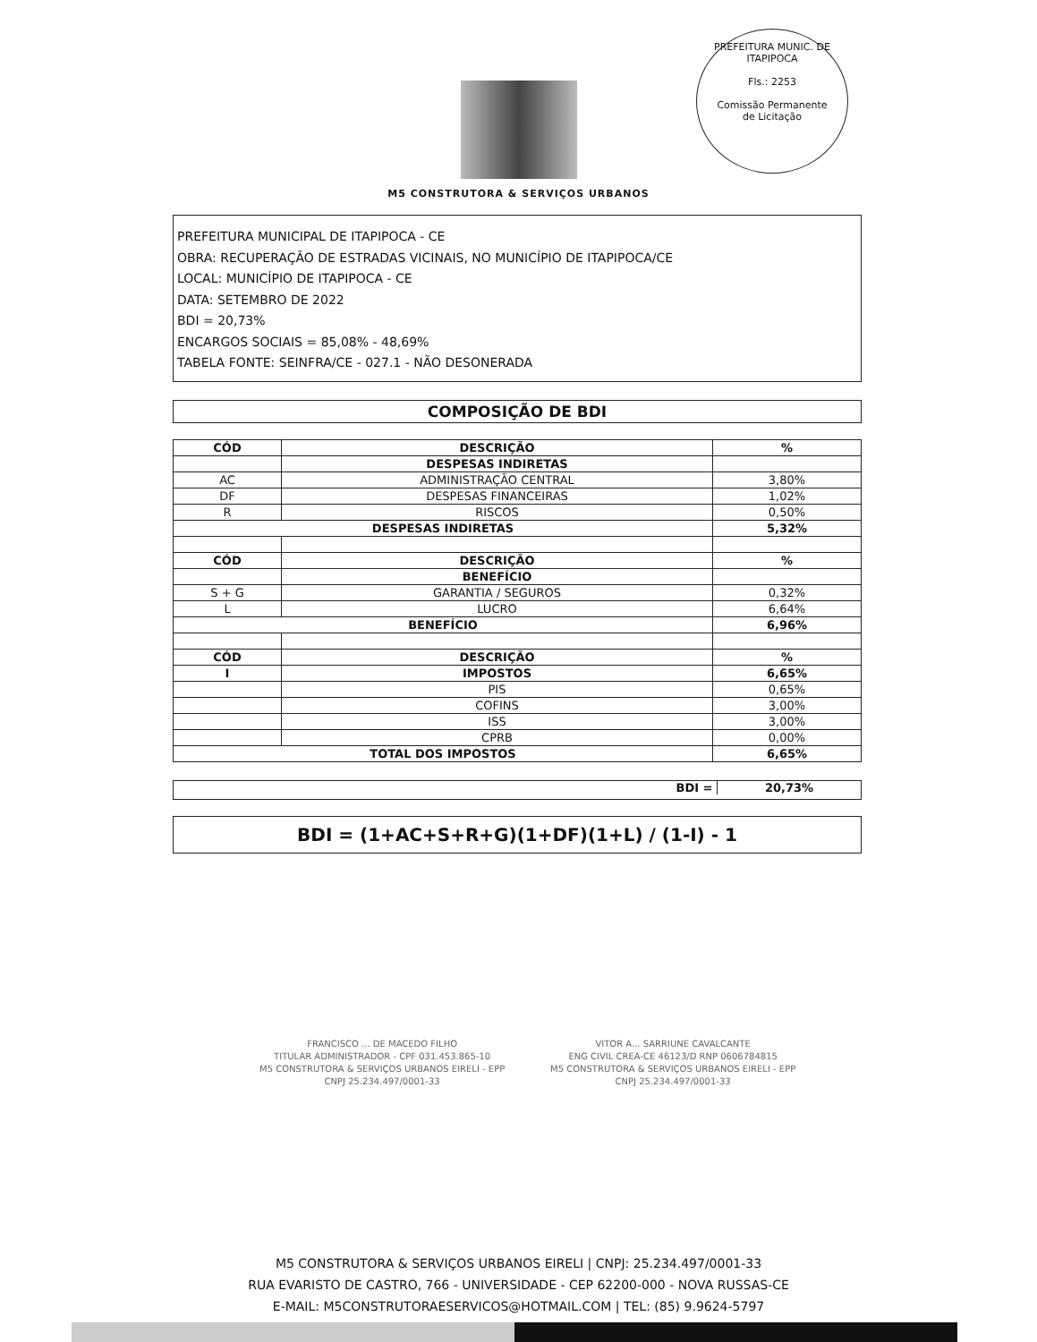PREFEITURA MUNIC. DE ITAPIPOCA
Fls.: 2253
Comissão Permanente
de Licitação
M5 CONSTRUTORA & SERVIÇOS URBANOS
PREFEITURA MUNICIPAL DE ITAPIPOCA - CE
OBRA: RECUPERAÇÃO DE ESTRADAS VICINAIS, NO MUNICÍPIO DE ITAPIPOCA/CE
LOCAL: MUNICÍPIO DE ITAPIPOCA - CE
DATA: SETEMBRO DE 2022
BDI = 20,73%
ENCARGOS SOCIAIS = 85,08% - 48,69%
TABELA FONTE: SEINFRA/CE - 027.1 - NÃO DESONERADA
COMPOSIÇÃO DE BDI
| CÓD | DESCRIÇÃO | % |
| | DESPESAS INDIRETAS | |
| AC | ADMINISTRAÇÃO CENTRAL | 3,80% |
| DF | DESPESAS FINANCEIRAS | 1,02% |
| R | RISCOS | 0,50% |
| DESPESAS INDIRETAS | | 5,32% |
| CÓD | DESCRIÇÃO | % |
| | BENEFÍCIO | |
| S + G | GARANTIA / SEGUROS | 0,32% |
| L | LUCRO | 6,64% |
| BENEFÍCIO | | 6,96% |
| CÓD | DESCRIÇÃO | % |
| I | IMPOSTOS | 6,65% |
| | PIS | 0,65% |
| | COFINS | 3,00% |
| | ISS | 3,00% |
| | CPRB | 0,00% |
| TOTAL DOS IMPOSTOS | | 6,65% |
BDI = 20,73%
BDI = (1+AC+S+R+G)(1+DF)(1+L) / (1-I) - 1
FRANCISCO ... DE MACEDO FILHO
TITULAR ADMINISTRADOR - CPF 031.453.865-10
M5 CONSTRUTORA & SERVIÇOS URBANOS EIRELI - EPP
CNPJ 25.234.497/0001-33
VITOR A... SARRIUNE CAVALCANTE
ENG CIVIL CREA-CE 46123/D RNP 0606784815
M5 CONSTRUTORA & SERVIÇOS URBANOS EIRELI - EPP
CNPJ 25.234.497/0001-33
M5 CONSTRUTORA & SERVIÇOS URBANOS EIRELI | CNPJ: 25.234.497/0001-33
RUA EVARISTO DE CASTRO, 766 - UNIVERSIDADE - CEP 62200-000 - NOVA RUSSAS-CE
E-MAIL: M5CONSTRUTORAESERVICOS@HOTMAIL.COM | TEL: (85) 9.9624-5797